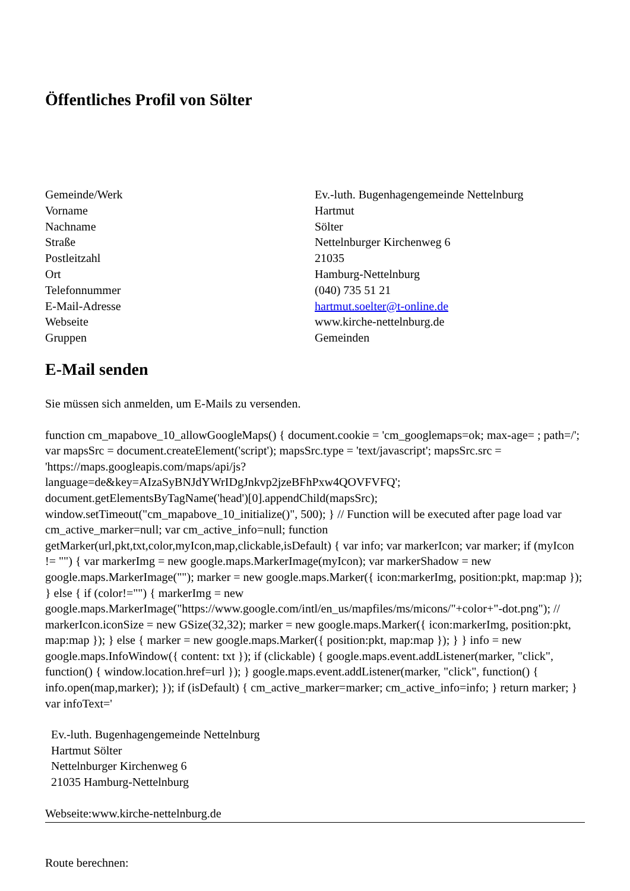Öffentliches Profil von Sölter
| Gemeinde/Werk | Ev.-luth. Bugenhagengemeinde Nettelnburg |
| Vorname | Hartmut |
| Nachname | Sölter |
| Straße | Nettelnburger Kirchenweg 6 |
| Postleitzahl | 21035 |
| Ort | Hamburg-Nettelnburg |
| Telefonnummer | (040) 735 51 21 |
| E-Mail-Adresse | hartmut.soelter@t-online.de |
| Webseite | www.kirche-nettelnburg.de |
| Gruppen | Gemeinden |
E-Mail senden
Sie müssen sich anmelden, um E-Mails zu versenden.
function cm_mapabove_10_allowGoogleMaps() { document.cookie = 'cm_googlemaps=ok; max-age= ; path=/'; var mapsSrc = document.createElement('script'); mapsSrc.type = 'text/javascript'; mapsSrc.src = 'https://maps.googleapis.com/maps/api/js?language=de&key=AIzaSyBNJdYWrIDgJnkvp2jzeBFhPxw4QOVFVFQ'; document.getElementsByTagName('head')[0].appendChild(mapsSrc); window.setTimeout("cm_mapabove_10_initialize()", 500); } // Function will be executed after page load var cm_active_marker=null; var cm_active_info=null; function getMarker(url,pkt,txt,color,myIcon,map,clickable,isDefault) { var info; var markerIcon; var marker; if (myIcon != "") { var markerImg = new google.maps.MarkerImage(myIcon); var markerShadow = new google.maps.MarkerImage(""); marker = new google.maps.Marker({ icon:markerImg, position:pkt, map:map }); } else { if (color!="") { markerImg = new google.maps.MarkerImage("https://www.google.com/intl/en_us/mapfiles/ms/micons/"+color+"-dot.png"); // markerIcon.iconSize = new GSize(32,32); marker = new google.maps.Marker({ icon:markerImg, position:pkt, map:map }); } else { marker = new google.maps.Marker({ position:pkt, map:map }); } } info = new google.maps.InfoWindow({ content: txt }); if (clickable) { google.maps.event.addListener(marker, "click", function() { window.location.href=url }); } google.maps.event.addListener(marker, "click", function() { info.open(map,marker); }); if (isDefault) { cm_active_marker=marker; cm_active_info=info; } return marker; } var infoText='
Ev.-luth. Bugenhagengemeinde Nettelnburg
Hartmut Sölter
Nettelnburger Kirchenweg 6
21035 Hamburg-Nettelnburg
Webseite:www.kirche-nettelnburg.de
Route berechnen: